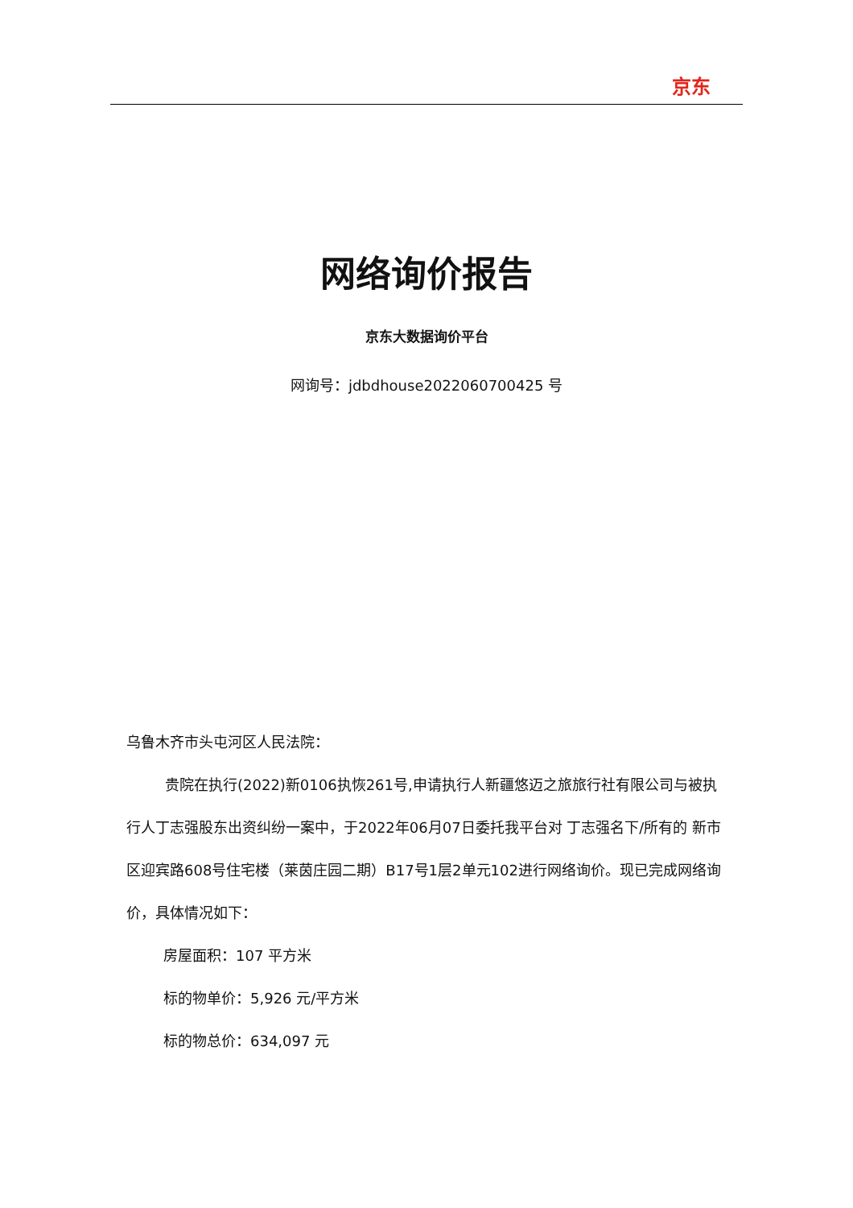京东
网络询价报告
京东大数据询价平台
网询号：jdbdhouse2022060700425 号
乌鲁木齐市头屯河区人民法院：
贵院在执行(2022)新0106执恢261号,申请执行人新疆悠迈之旅旅行社有限公司与被执行人丁志强股东出资纠纷一案中，于2022年06月07日委托我平台对 丁志强名下/所有的 新市区迎宾路608号住宅楼（莱茵庄园二期）B17号1层2单元102进行网络询价。现已完成网络询价，具体情况如下：
房屋面积：107 平方米
标的物单价：5,926 元/平方米
标的物总价：634,097 元